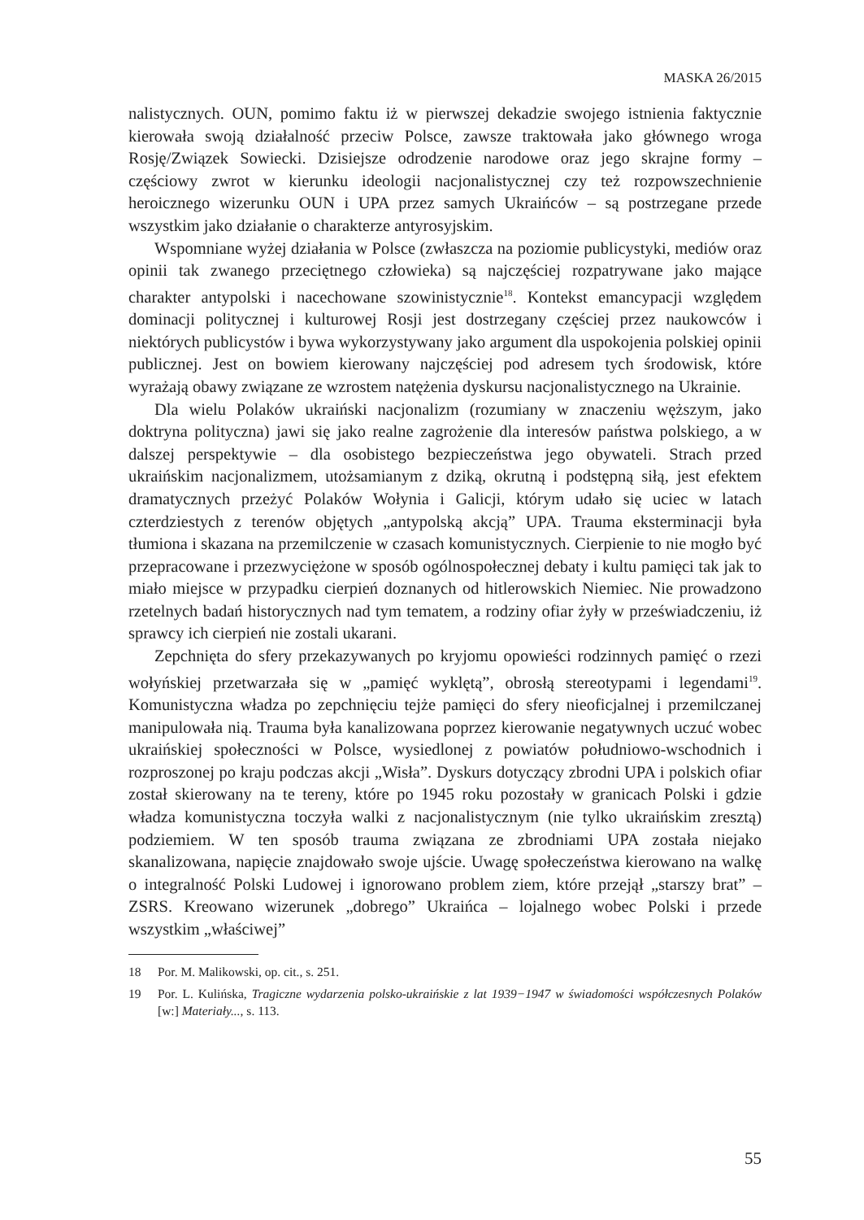MASKA 26/2015
nalistycznych. OUN, pomimo faktu iż w pierwszej dekadzie swojego istnienia faktycznie kierowała swoją działalność przeciw Polsce, zawsze traktowała jako głównego wroga Rosję/Związek Sowiecki. Dzisiejsze odrodzenie narodowe oraz jego skrajne formy – częściowy zwrot w kierunku ideologii nacjonalistycznej czy też rozpowszechnienie heroicznego wizerunku OUN i UPA przez samych Ukraińców – są postrzegane przede wszystkim jako działanie o charakterze antyrosyjskim.
Wspomniane wyżej działania w Polsce (zwłaszcza na poziomie publicystyki, mediów oraz opinii tak zwanego przeciętnego człowieka) są najczęściej rozpatrywane jako mające charakter antypolski i nacechowane szowinistycznie<sup>18</sup>. Kontekst emancypacji względem dominacji politycznej i kulturowej Rosji jest dostrzegany częściej przez naukowców i niektórych publicystów i bywa wykorzystywany jako argument dla uspokojenia polskiej opinii publicznej. Jest on bowiem kierowany najczęściej pod adresem tych środowisk, które wyrażają obawy związane ze wzrostem natężenia dyskursu nacjonalistycznego na Ukrainie.
Dla wielu Polaków ukraiński nacjonalizm (rozumiany w znaczeniu węższym, jako doktryna polityczna) jawi się jako realne zagrożenie dla interesów państwa polskiego, a w dalszej perspektywie – dla osobistego bezpieczeństwa jego obywateli. Strach przed ukraińskim nacjonalizmem, utożsamianym z dziką, okrutną i podstępną siłą, jest efektem dramatycznych przeżyć Polaków Wołynia i Galicji, którym udało się uciec w latach czterdziestych z terenów objętych „antypolską akcją” UPA. Trauma eksterminacji była tłumiona i skazana na przemilczenie w czasach komunistycznych. Cierpienie to nie mogło być przepracowane i przezwyciężone w sposób ogólnospołecznej debaty i kultu pamięci tak jak to miało miejsce w przypadku cierpień doznanych od hitlerowskich Niemiec. Nie prowadzono rzetelnych badań historycznych nad tym tematem, a rodziny ofiar żyły w przeświadczeniu, iż sprawcy ich cierpień nie zostali ukarani.
Zepchnięta do sfery przekazywanych po kryjomu opowieści rodzinnych pamięć o rzezi wołyńskiej przetwarzała się w „pamięć wyklętą”, obrosłą stereotypami i legendami<sup>19</sup>. Komunistyczna władza po zepchnięciu tejże pamięci do sfery nieoficjalnej i przemilczanej manipulowała nią. Trauma była kanalizowana poprzez kierowanie negatywnych uczuć wobec ukraińskiej społeczności w Polsce, wysiedlonej z powiatów południowo-wschodnich i rozproszonej po kraju podczas akcji „Wisła”. Dyskurs dotyczący zbrodni UPA i polskich ofiar został skierowany na te tereny, które po 1945 roku pozostały w granicach Polski i gdzie władza komunistyczna toczyła walki z nacjonalistycznym (nie tylko ukraińskim zresztą) podziemiem. W ten sposób trauma związana ze zbrodniami UPA została niejako skanalizowana, napięcie znajdowało swoje ujście. Uwagę społeczeństwa kierowano na walkę o integralność Polski Ludowej i ignorowano problem ziem, które przejął „starszy brat” – ZSRS. Kreowano wizerunek „dobrego” Ukraińca – lojalnego wobec Polski i przede wszystkim „właściwej”
18 Por. M. Malikowski, op. cit., s. 251.
19 Por. L. Kulińska, Tragiczne wydarzenia polsko-ukraińskie z lat 1939−1947 w świadomości współczesnych Polaków [w:] Materiały..., s. 113.
55